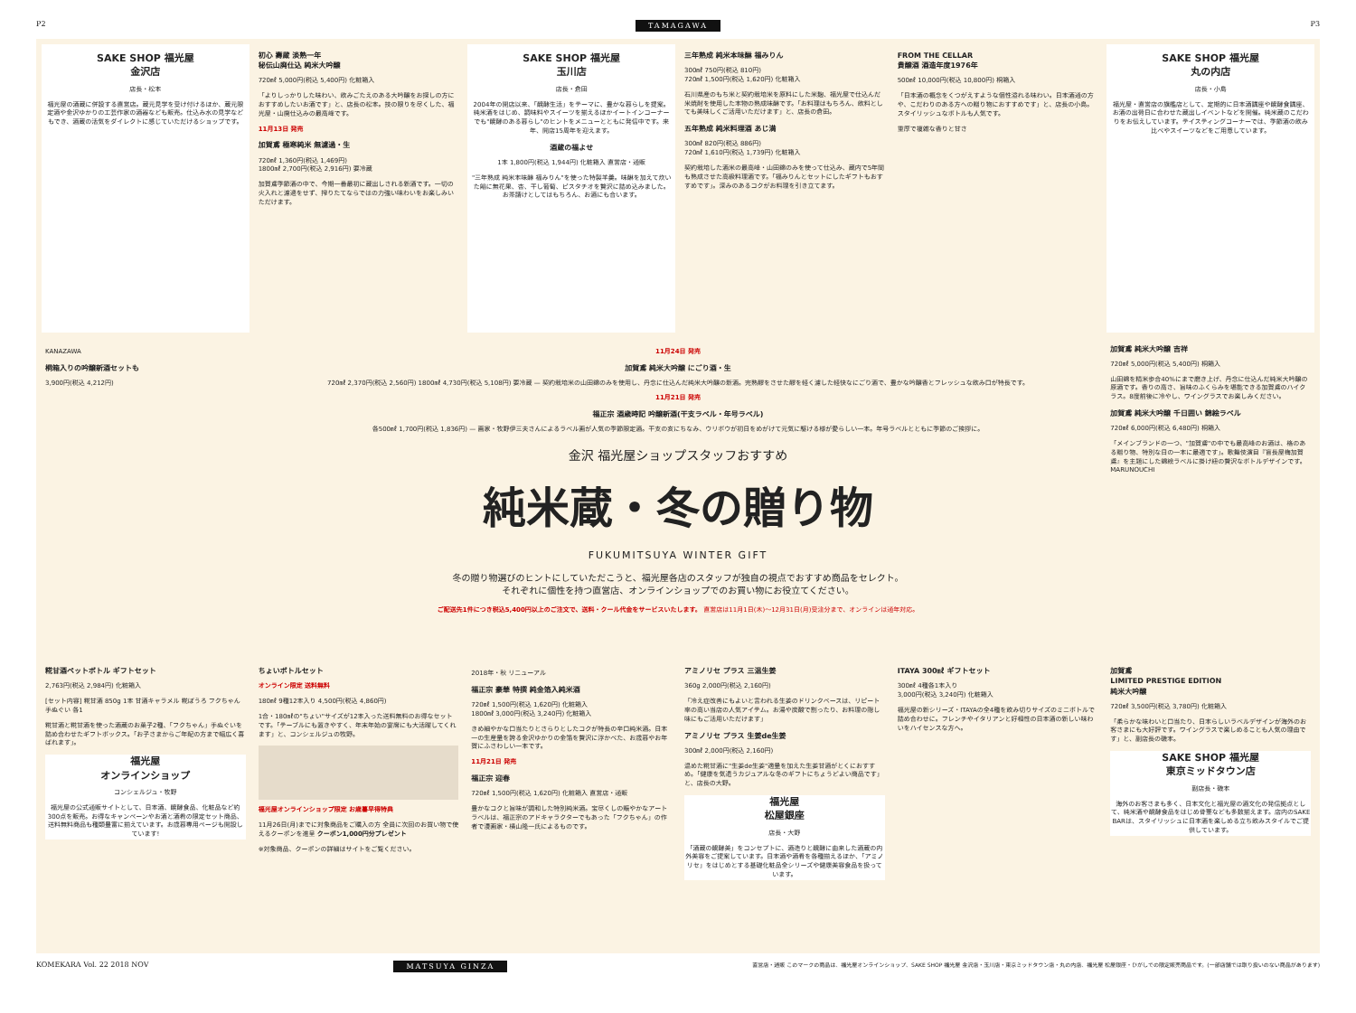P2 TAMAGAWA P3
SAKE SHOP 福光屋
金沢店
店長・松本
福光屋の酒蔵に併設する直営店。蔵元見学を受け付けるほか、蔵元限定酒や金沢ゆかりの工芸作家の酒器なども販売。仕込み水の見学などもでき、酒蔵の活気をダイレクトに感じていただけるショップです。
初心 壽蔵 淡熟一年
秘伝山廃仕込 純米大吟醸
720㎖ 5,000円(税込 5,400円) 化粧箱入
「よりしっかりした味わい、飲みごたえのある大吟醸をお探しの方におすすめしたいお酒です」と、店長の松本。技の限りを尽くした、福光屋・山廃仕込みの最高峰です。
11月13日 発売
加賀鳶 極寒純米 無濾過・生
720㎖ 1,360円(税込 1,469円)
1800㎖ 2,700円(税込 2,916円) 要冷蔵
加賀鳶季節酒の中で、今期一番最初に蔵出しされる新酒です。一切の火入れと濾過をせず、搾りたてならではの力強い味わいをお楽しみいただけます。
SAKE SHOP 福光屋
玉川店
店長・倉田
2004年の開店以来、「醗酵生活」をテーマに、豊かな暮らしを提案。純米酒をはじめ、調味料やスイーツを揃えるほかイートインコーナーでも"醗酵のある暮らし"のヒントをメニューとともに発信中です。来年、開店15周年を迎えます。
酒蔵の福よせ
1本 1,800円(税込 1,944円) 化粧箱入 直営店・通販
"三年熟成 純米本味醂 福みりん"を使った特製羊羹。味醂を加えて炊いた餡に無花果、杏、干し葡萄、ピスタチオを贅沢に詰め込みました。お茶請けとしてはもちろん、お酒にも合います。
三年熟成 純米本味醂 福みりん
300㎖ 750円(税込 810円)
720㎖ 1,500円(税込 1,620円) 化粧箱入
石川県産のもち米と契約栽培米を原料にした米麹、福光屋で仕込んだ米焼酎を使用した本物の熟成味醂です。「お料理はもちろん、飲料としても美味しくご活用いただけます」と、店長の倉田。
五年熟成 純米料理酒 あじ満
300㎖ 820円(税込 886円)
720㎖ 1,610円(税込 1,739円) 化粧箱入
契約栽培した酒米の最高峰・山田錦のみを使って仕込み、蔵内で5年間も熟成させた高級料理酒です。「福みりんとセットにしたギフトもおすすめです」。深みのあるコクがお料理を引き立てます。
FROM THE CELLAR
貴醸酒 酒造年度1976年
500㎖ 10,000円(税込 10,800円) 桐箱入
「日本酒の概念をくつがえすような個性溢れる味わい。日本酒通の方や、こだわりのある方への贈り物におすすめです」と、店長の小島。スタイリッシュなボトルも人気です。
重厚で複雑な香りと甘さ
SAKE SHOP 福光屋
丸の内店
店長・小島
福光屋・直営店の旗艦店として、定期的に日本酒講座や醗酵食講座、お酒の出荷日に合わせた蔵出しイベントなどを開催。純米蔵のこだわりをお伝えしています。テイスティングコーナーでは、季節酒の飲み比べやスイーツなどをご用意しています。
KANAZAWA
桐箱入りの吟醸新酒セットも
3,900円(税込 4,212円)
11月24日 発売
加賀鳶 純米大吟醸 にごり酒・生
720㎖ 2,370円(税込 2,560円) 1800㎖ 4,730円(税込 5,108円) 要冷蔵 — 契約栽培米の山田錦のみを使用し、丹念に仕込んだ純米大吟醸の新酒。完熟醪をさせた醪を軽く濾した軽快なにごり酒で、豊かな吟醸香とフレッシュな飲み口が特長です。
11月21日 発売
福正宗 酒歳時記 吟醸新酒(干支ラベル・年号ラベル)
各500㎖ 1,700円(税込 1,836円) — 画家・牧野伊三夫さんによるラベル画が人気の季節限定酒。干支の亥にちなみ、ウリボウが初日をめがけて元気に駆ける様が愛らしい一本。年号ラベルとともに季節のご挨拶に。
金沢 福光屋ショップスタッフおすすめ
純米蔵・冬の贈り物
FUKUMITSUYA WINTER GIFT
冬の贈り物選びのヒントにしていただこうと、福光屋各店のスタッフが独自の視点でおすすめ商品をセレクト。
それぞれに個性を持つ直営店、オンラインショップでのお買い物にお役立てください。
ご配送先1件につき税込5,400円以上のご注文で、送料・クール代金をサービスいたします。 直営店は11月1日(木)〜12月31日(月)受注分まで、オンラインは通年対応。
加賀鳶 純米大吟醸 吉祥
720㎖ 5,000円(税込 5,400円) 桐箱入
山田錦を精米歩合40%にまで磨き上げ、丹念に仕込んだ純米大吟醸の原酒です。香りの高さ、旨味のふくらみを堪能できる加賀鳶のハイクラス。8度前後に冷やし、ワイングラスでお楽しみください。
加賀鳶 純米大吟醸 千日囲い 錦絵ラベル
720㎖ 6,000円(税込 6,480円) 桐箱入
「メインブランドの一つ、"加賀鳶"の中でも最高峰のお酒は、格のある贈り物、特別な日の一本に最適です」。歌舞伎演目『盲長屋梅加賀鳶』を主題にした錦絵ラベルに掛け紐の贅沢なボトルデザインです。 MARUNOUCHI
糀甘酒ペットボトル ギフトセット
2,763円(税込 2,984円) 化粧箱入
[セット内容] 糀甘酒 850g 1本 甘酒キャラメル 糀ぼうろ フクちゃん手ぬぐい 各1
糀甘酒と糀甘酒を使った酒蔵のお菓子2種、「フクちゃん」手ぬぐいを詰め合わせたギフトボックス。「お子さまからご年配の方まで幅広く喜ばれます」。
福光屋
オンラインショップ
コンシェルジュ・牧野
福光屋の公式通販サイトとして、日本酒、醗酵食品、化粧品など約300点を販売。お得なキャンペーンやお酒と酒肴の限定セット商品、送料無料商品も種類豊富に揃えています。お歳暮専用ページも開設しています!
ちょいボトルセット
オンライン限定 送料無料
180㎖ 9種12本入り 4,500円(税込 4,860円)
1合・180㎖の"ちょい"サイズが12本入った送料無料のお得なセットです。「テーブルにも置きやすく、年末年始の宴席にも大活躍してくれます」と、コンシェルジュの牧野。
福光屋オンラインショップ限定 お歳暮早得特典
11月26日(月)までに対象商品をご購入の方 全員に次回のお買い物で使えるクーポンを進呈 クーポン1,000円分プレゼント
※対象商品、クーポンの詳細はサイトをご覧ください。
2018年・秋 リニューアル
福正宗 豪華 特撰 純金箔入純米酒
720㎖ 1,500円(税込 1,620円) 化粧箱入
1800㎖ 3,000円(税込 3,240円) 化粧箱入
きめ細やかな口当たりとさらりとしたコクが特長の辛口純米酒。日本一の生産量を誇る金沢ゆかりの金箔を贅沢に浮かべた、お歳暮やお年賀にふさわしい一本です。
11月21日 発売
福正宗 迎春
720㎖ 1,500円(税込 1,620円) 化粧箱入 直営店・通販
豊かなコクと旨味が調和した特別純米酒。宝尽くしの賑やかなアートラベルは、福正宗のアドキャラクターでもあった「フクちゃん」の作者で漫画家・横山隆一氏によるものです。
アミノリセ プラス 三温生姜
360g 2,000円(税込 2,160円)
「冷え症改善にもよいと言われる生姜のドリンクベースは、リピート率の高い当店の人気アイテム。お湯や炭酸で割ったり、お料理の隠し味にもご活用いただけます」
アミノリセ プラス 生姜de生姜
300㎖ 2,000円(税込 2,160円)
温めた糀甘酒に"生姜de生姜"適量を加えた生姜甘酒がとくにおすすめ。「健康を気遣うカジュアルな冬のギフトにちょうどよい商品です」と、店長の大野。
福光屋
松屋銀座
店長・大野
「酒蔵の醗酵美」をコンセプトに、酒造りと醗酵に由来した酒蔵の内外美容をご提案しています。日本酒や酒肴を各種揃えるほか、「アミノリセ」をはじめとする基礎化粧品全シリーズや健康美容食品を扱っています。
ITAYA 300㎖ ギフトセット
300㎖ 4種各1本入り
3,000円(税込 3,240円) 化粧箱入
福光屋の新シリーズ・ITAYAの全4種を飲み切りサイズのミニボトルで詰め合わせに。フレンチやイタリアンと好相性の日本酒の新しい味わいをハイセンスな方へ。
加賀鳶
LIMITED PRESTIGE EDITION
純米大吟醸
720㎖ 3,500円(税込 3,780円) 化粧箱入
「柔らかな味わいと口当たり、日本らしいラベルデザインが海外のお客さまにも大好評です。ワイングラスで楽しめることも人気の理由です」と、副店長の磯本。
SAKE SHOP 福光屋
東京ミッドタウン店
副店長・磯本
海外のお客さまも多く、日本文化と福光屋の酒文化の発信拠点として、純米酒や醗酵食品をはじめ骨董なども多数揃えます。店内のSAKE BARは、スタイリッシュに日本酒を楽しめる立ち飲みスタイルでご提供しています。
KOMEKARA Vol. 22 2018 NOV MATSUYA GINZA 直営店・通販 このマークの商品は、福光屋オンラインショップ、SAKE SHOP 福光屋 金沢店・玉川店・東京ミッドタウン店・丸の内店、福光屋 松屋銀座・ひがしでの限定販売商品です。(一部店舗では取り扱いのない商品があります)